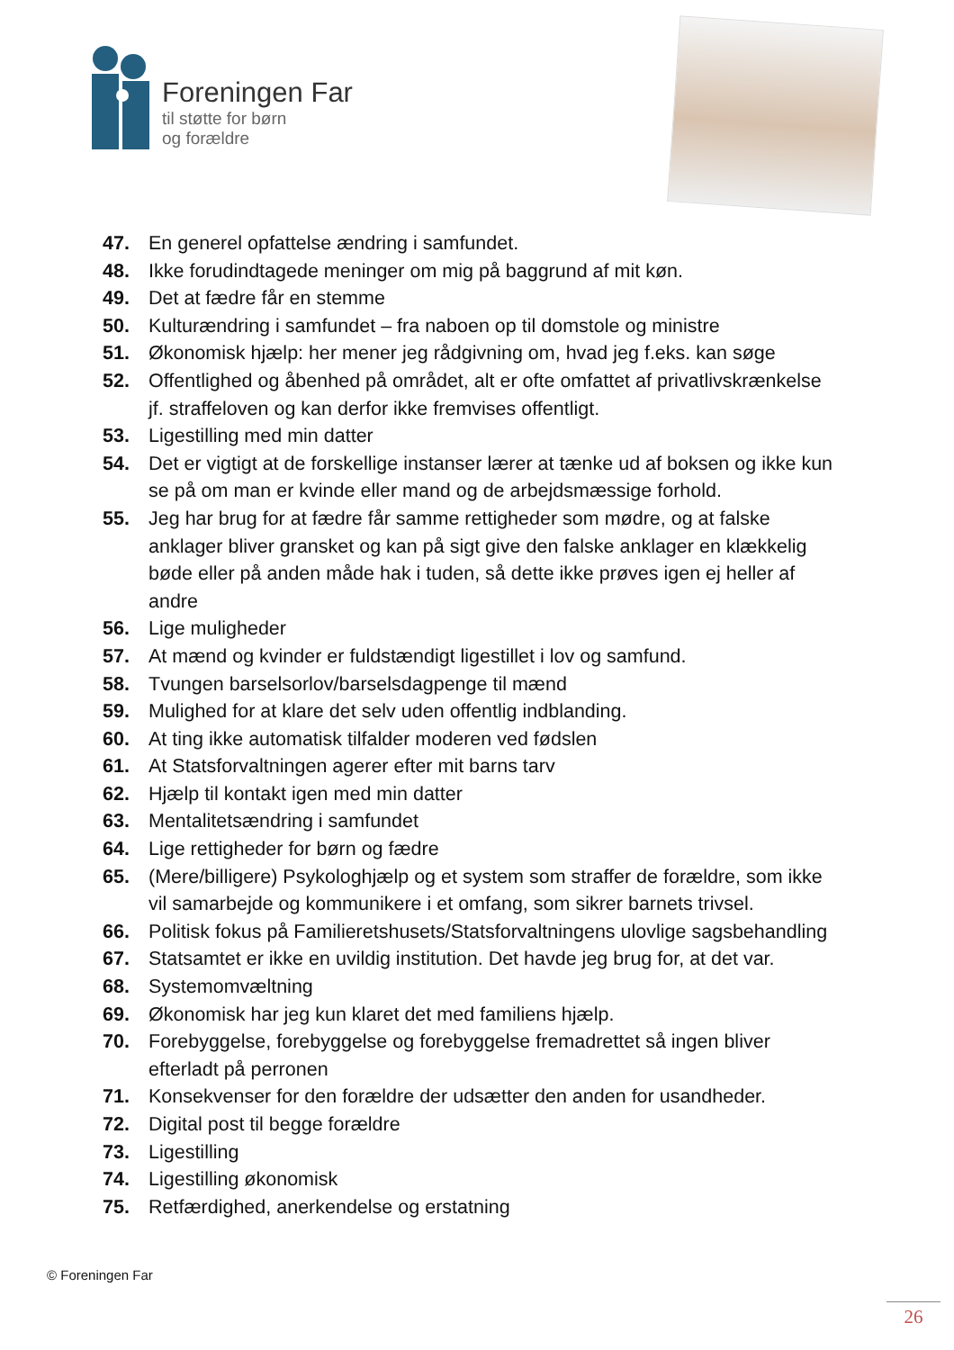Foreningen Far
til støtte for børn
og forældre
47. En generel opfattelse ændring i samfundet.
48. Ikke forudindtagede meninger om mig på baggrund af mit køn.
49. Det at fædre får en stemme
50. Kulturændring i samfundet – fra naboen op til domstole og ministre
51. Økonomisk hjælp: her mener jeg rådgivning om, hvad jeg f.eks. kan søge
52. Offentlighed og åbenhed på området, alt er ofte omfattet af privatlivskrænkelse jf. straffeloven og kan derfor ikke fremvises offentligt.
53. Ligestilling med min datter
54. Det er vigtigt at de forskellige instanser lærer at tænke ud af boksen og ikke kun se på om man er kvinde eller mand og de arbejdsmæssige forhold.
55. Jeg har brug for at fædre får samme rettigheder som mødre, og at falske anklager bliver gransket og kan på sigt give den falske anklager en klækkelig bøde eller på anden måde hak i tuden, så dette ikke prøves igen ej heller af andre
56. Lige muligheder
57. At mænd og kvinder er fuldstændigt ligestillet i lov og samfund.
58. Tvungen barselsorlov/barselsdagpenge til mænd
59. Mulighed for at klare det selv uden offentlig indblanding.
60. At ting ikke automatisk tilfalder moderen ved fødslen
61. At Statsforvaltningen agerer efter mit barns tarv
62. Hjælp til kontakt igen med min datter
63. Mentalitetsændring i samfundet
64. Lige rettigheder for børn og fædre
65. (Mere/billigere) Psykologhjælp og et system som straffer de forældre, som ikke vil samarbejde og kommunikere i et omfang, som sikrer barnets trivsel.
66. Politisk fokus på Familieretshusets/Statsforvaltningens ulovlige sagsbehandling
67. Statsamtet er ikke en uvildig institution. Det havde jeg brug for, at det var.
68. Systemomvæltning
69. Økonomisk har jeg kun klaret det med familiens hjælp.
70. Forebyggelse, forebyggelse og forebyggelse fremadrettet så ingen bliver efterladt på perronen
71. Konsekvenser for den forældre der udsætter den anden for usandheder.
72. Digital post til begge forældre
73. Ligestilling
74. Ligestilling økonomisk
75. Retfærdighed, anerkendelse og erstatning
© Foreningen Far
26